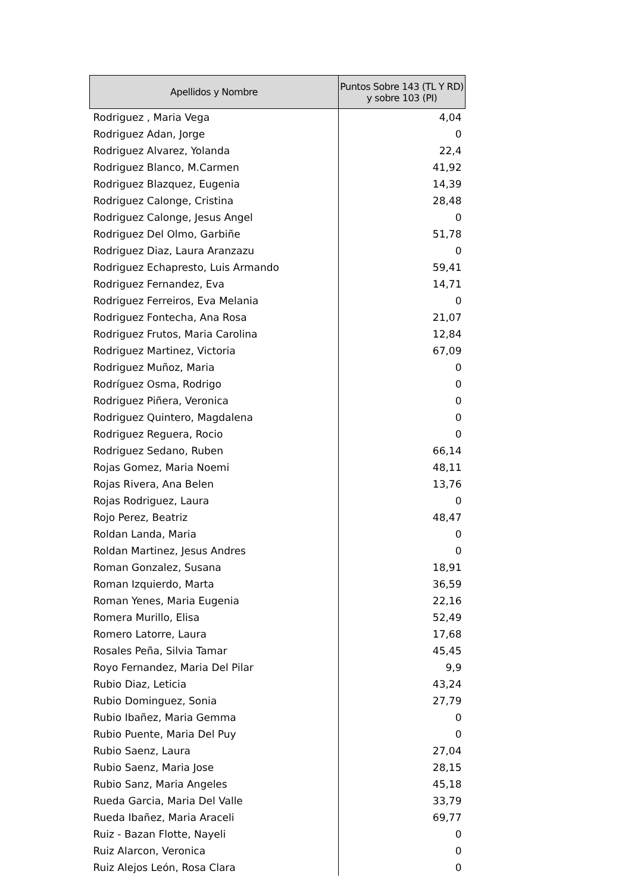| Apellidos y Nombre | Puntos Sobre 143 (TL Y RD) y sobre 103 (PI) |
| --- | --- |
| Rodriguez , Maria Vega | 4,04 |
| Rodriguez Adan, Jorge | 0 |
| Rodriguez Alvarez, Yolanda | 22,4 |
| Rodriguez Blanco, M.Carmen | 41,92 |
| Rodriguez Blazquez, Eugenia | 14,39 |
| Rodriguez Calonge, Cristina | 28,48 |
| Rodriguez Calonge, Jesus Angel | 0 |
| Rodriguez Del Olmo, Garbiñe | 51,78 |
| Rodriguez Diaz, Laura Aranzazu | 0 |
| Rodriguez Echapresto, Luis Armando | 59,41 |
| Rodriguez Fernandez, Eva | 14,71 |
| Rodriguez Ferreiros, Eva Melania | 0 |
| Rodriguez Fontecha, Ana Rosa | 21,07 |
| Rodriguez Frutos, Maria Carolina | 12,84 |
| Rodriguez Martinez, Victoria | 67,09 |
| Rodriguez Muñoz, Maria | 0 |
| Rodríguez Osma, Rodrigo | 0 |
| Rodriguez Piñera, Veronica | 0 |
| Rodriguez Quintero, Magdalena | 0 |
| Rodriguez Reguera, Rocio | 0 |
| Rodriguez Sedano, Ruben | 66,14 |
| Rojas Gomez, Maria Noemi | 48,11 |
| Rojas Rivera, Ana Belen | 13,76 |
| Rojas Rodriguez, Laura | 0 |
| Rojo Perez, Beatriz | 48,47 |
| Roldan Landa, Maria | 0 |
| Roldan Martinez, Jesus Andres | 0 |
| Roman Gonzalez, Susana | 18,91 |
| Roman Izquierdo, Marta | 36,59 |
| Roman Yenes, Maria Eugenia | 22,16 |
| Romera Murillo, Elisa | 52,49 |
| Romero Latorre, Laura | 17,68 |
| Rosales Peña, Silvia Tamar | 45,45 |
| Royo Fernandez, Maria Del Pilar | 9,9 |
| Rubio Diaz, Leticia | 43,24 |
| Rubio Dominguez, Sonia | 27,79 |
| Rubio Ibañez, Maria Gemma | 0 |
| Rubio Puente, Maria Del Puy | 0 |
| Rubio Saenz, Laura | 27,04 |
| Rubio Saenz, Maria Jose | 28,15 |
| Rubio Sanz, Maria Angeles | 45,18 |
| Rueda Garcia, Maria Del Valle | 33,79 |
| Rueda Ibañez, Maria Araceli | 69,77 |
| Ruiz - Bazan Flotte, Nayeli | 0 |
| Ruiz Alarcon, Veronica | 0 |
| Ruiz Alejos León, Rosa Clara | 0 |